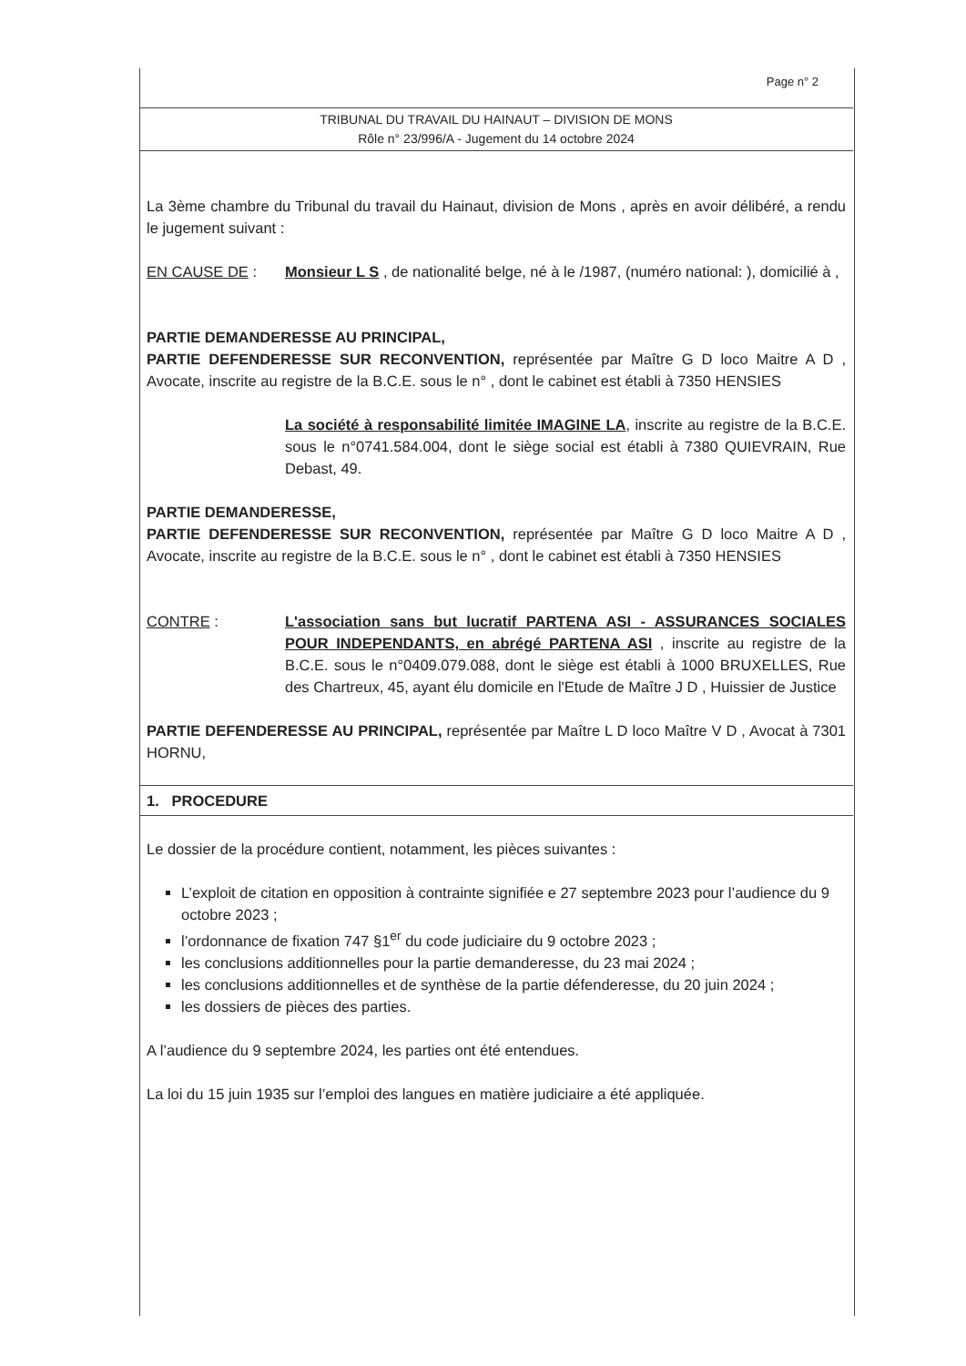Page n° 2
TRIBUNAL DU TRAVAIL DU HAINAUT – DIVISION DE MONS
Rôle n° 23/996/A - Jugement du 14 octobre 2024
La 3ème chambre du Tribunal du travail du Hainaut, division de Mons , après en avoir délibéré, a rendu le jugement suivant :
EN CAUSE DE : Monsieur L S , de nationalité belge, né à le /1987, (numéro national: ), domicilié à ,
PARTIE DEMANDERESSE AU PRINCIPAL,
PARTIE DEFENDERESSE SUR RECONVENTION, représentée par Maître G D loco Maitre A D , Avocate, inscrite au registre de la B.C.E. sous le n° , dont le cabinet est établi à 7350 HENSIES
La société à responsabilité limitée IMAGINE LA, inscrite au registre de la B.C.E. sous le n°0741.584.004, dont le siège social est établi à 7380 QUIEVRAIN, Rue Debast, 49.
PARTIE DEMANDERESSE,
PARTIE DEFENDERESSE SUR RECONVENTION, représentée par Maître G D loco Maitre A D , Avocate, inscrite au registre de la B.C.E. sous le n° , dont le cabinet est établi à 7350 HENSIES
CONTRE : L'association sans but lucratif PARTENA ASI - ASSURANCES SOCIALES POUR INDEPENDANTS, en abrégé PARTENA ASI , inscrite au registre de la B.C.E. sous le n°0409.079.088, dont le siège est établi à 1000 BRUXELLES, Rue des Chartreux, 45, ayant élu domicile en l'Etude de Maître J D , Huissier de Justice
PARTIE DEFENDERESSE AU PRINCIPAL, représentée par Maître L D loco Maître V D , Avocat à 7301 HORNU,
1. PROCEDURE
Le dossier de la procédure contient, notamment, les pièces suivantes :
L’exploit de citation en opposition à contrainte signifiée e 27 septembre 2023 pour l’audience du 9 octobre 2023 ;
l’ordonnance de fixation 747 §1<sup>er</sup> du code judiciaire du 9 octobre 2023 ;
les conclusions additionnelles pour la partie demanderesse, du 23 mai 2024 ;
les conclusions additionnelles et de synthèse de la partie défenderesse, du 20 juin 2024 ;
les dossiers de pièces des parties.
A l’audience du 9 septembre 2024, les parties ont été entendues.
La loi du 15 juin 1935 sur l’emploi des langues en matière judiciaire a été appliquée.